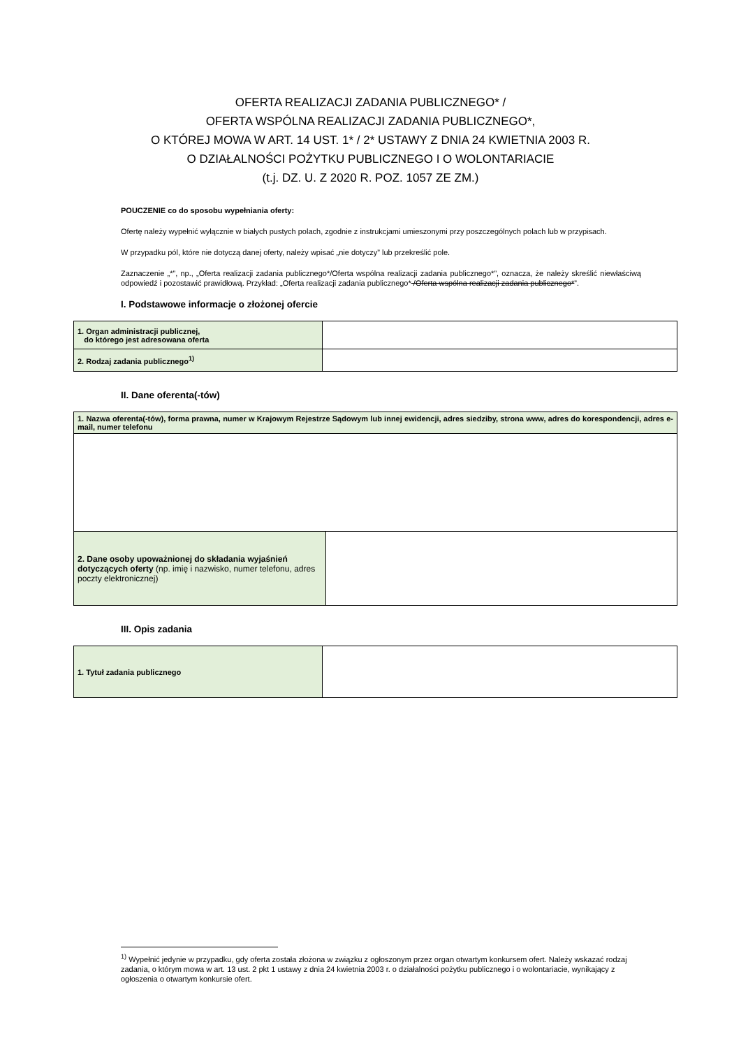OFERTA REALIZACJI ZADANIA PUBLICZNEGO* /
OFERTA WSPÓLNA REALIZACJI ZADANIA PUBLICZNEGO*,
O KTÓREJ MOWA W ART. 14 UST. 1* / 2* USTAWY Z DNIA 24 KWIETNIA 2003 R.
O DZIAŁALNOŚCI POŻYTKU PUBLICZNEGO I O WOLONTARIACIE
(t.j. DZ. U. Z 2020 R. POZ. 1057 ZE ZM.)
POUCZENIE co do sposobu wypełniania oferty:
Ofertę należy wypełnić wyłącznie w białych pustych polach, zgodnie z instrukcjami umieszonymi przy poszczególnych polach lub w przypisach.
W przypadku pól, które nie dotyczą danej oferty, należy wpisać „nie dotyczy” lub przekreślić pole.
Zaznaczenie „*”, np., „Oferta realizacji zadania publicznego*/Oferta wspólna realizacji zadania publicznego*”, oznacza, że należy skreślić niewłaściwą odpowiedź i pozostawić prawidłową. Przykład: „Oferta realizacji zadania publicznego* /Oferta wspólna realizacji zadania publicznego*”.
I. Podstawowe informacje o złożonej ofercie
| 1. Organ administracji publicznej, do którego jest adresowana oferta | |
| 2. Rodzaj zadania publicznego<sup>1)</sup> | |
II. Dane oferenta(-tów)
| 1. Nazwa oferenta(-tów), forma prawna, numer w Krajowym Rejestrze Sądowym lub innej ewidencji, adres siedziby, strona www, adres do korespondencji, adres e-mail, numer telefonu | |
| 2. Dane osoby upoważnionej do składania wyjaśnień dotyczących oferty (np. imię i nazwisko, numer telefonu, adres poczty elektronicznej) | |
III. Opis zadania
| 1. Tytuł zadania publicznego | |
<sup>1)</sup> Wypełnić jedynie w przypadku, gdy oferta została złożona w związku z ogłoszonym przez organ otwartym konkursem ofert. Należy wskazać rodzaj zadania, o którym mowa w art. 13 ust. 2 pkt 1 ustawy z dnia 24 kwietnia 2003 r. o działalności pożytku publicznego i o wolontariacie, wynikający z ogłoszenia o otwartym konkursie ofert.